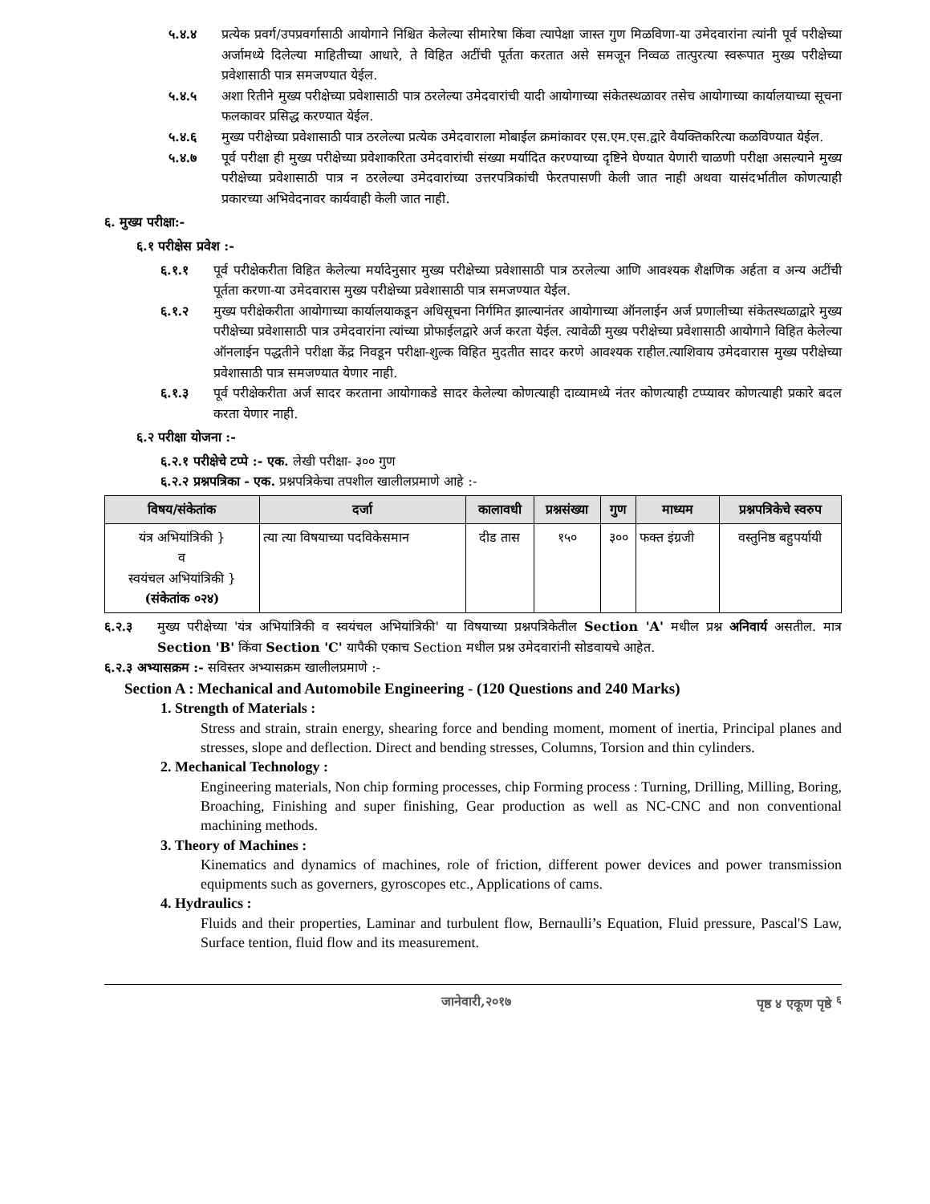५.४.४ प्रत्येक प्रवर्ग/उपप्रवर्गासाठी आयोगाने निश्चित केलेल्या सीमारेषा किंवा त्यापेक्षा जास्त गुण मिळविणा-या उमेदवारांना त्यांनी पूर्व परीक्षेच्या अर्जामध्ये दिलेल्या माहितीच्या आधारे, ते विहित अटींची पूर्तता करतात असे समजून निव्वळ तात्पुरत्या स्वरूपात मुख्य परीक्षेच्या प्रवेशासाठी पात्र समजण्यात येईल.
५.४.५ अशा रितीने मुख्य परीक्षेच्या प्रवेशासाठी पात्र ठरलेल्या उमेदवारांची यादी आयोगाच्या संकेतस्थळावर तसेच आयोगाच्या कार्यालयाच्या सूचना फलकावर प्रसिद्ध करण्यात येईल.
५.४.६ मुख्य परीक्षेच्या प्रवेशासाठी पात्र ठरलेल्या प्रत्येक उमेदवाराला मोबाईल क्रमांकावर एस.एम.एस.द्वारे वैयक्तिकरित्या कळविण्यात येईल.
५.४.७ पूर्व परीक्षा ही मुख्य परीक्षेच्या प्रवेशाकरिता उमेदवारांची संख्या मर्यादित करण्याच्या दृष्टिने घेण्यात येणारी चाळणी परीक्षा असल्याने मुख्य परीक्षेच्या प्रवेशासाठी पात्र न ठरलेल्या उमेदवारांच्या उत्तरपत्रिकांची फेरतपासणी केली जात नाही अथवा यासंदर्भातील कोणत्याही प्रकारच्या अभिवेदनावर कार्यवाही केली जात नाही.
६. मुख्य परीक्षा:-
६.१ परीक्षेस प्रवेश :-
६.१.१ पूर्व परीक्षेकरीता विहित केलेल्या मर्यादेनुसार मुख्य परीक्षेच्या प्रवेशासाठी पात्र ठरलेल्या आणि आवश्यक शैक्षणिक अर्हता व अन्य अटींची पूर्तता करणा-या उमेदवारास मुख्य परीक्षेच्या प्रवेशासाठी पात्र समजण्यात येईल.
६.१.२ मुख्य परीक्षेकरीता आयोगाच्या कार्यालयाकडून अधिसूचना निर्गमित झाल्यानंतर आयोगाच्या ऑनलाईन अर्ज प्रणालीच्या संकेतस्थळाद्वारे मुख्य परीक्षेच्या प्रवेशासाठी पात्र उमेदवारांना त्यांच्या प्रोफाईलद्वारे अर्ज करता येईल. त्यावेळी मुख्य परीक्षेच्या प्रवेशासाठी आयोगाने विहित केलेल्या ऑनलाईन पद्धतीने परीक्षा केंद्र निवडून परीक्षा-शुल्क विहित मुदतीत सादर करणे आवश्यक राहील.त्याशिवाय उमेदवारास मुख्य परीक्षेच्या प्रवेशासाठी पात्र समजण्यात येणार नाही.
६.१.३ पूर्व परीक्षेकरीता अर्ज सादर करताना आयोगाकडे सादर केलेल्या कोणत्याही दाव्यामध्ये नंतर कोणत्याही टप्प्यावर कोणत्याही प्रकारे बदल करता येणार नाही.
६.२ परीक्षा योजना :-
६.२.१ परीक्षेचे टप्पे :- एक. लेखी परीक्षा- ३०० गुण
६.२.२ प्रश्नपत्रिका - एक. प्रश्नपत्रिकेचा तपशील खालीलप्रमाणे आहे :-
| विषय/संकेतांक | दर्जा | कालावधी | प्रश्नसंख्या | गुण | माध्यम | प्रश्नपत्रिकेचे स्वरुप |
| --- | --- | --- | --- | --- | --- | --- |
| यंत्र अभियांत्रिकी } व स्वयंचल अभियांत्रिकी } (संकेतांक ०२४) | त्या त्या विषयाच्या पदविकेसमान | दीड तास | १५० | ३०० | फक्त इंग्रजी | वस्तुनिष्ठ बहुपर्यायी |
६.२.३ मुख्य परीक्षेच्या 'यंत्र अभियांत्रिकी व स्वयंचल अभियांत्रिकी' या विषयाच्या प्रश्नपत्रिकेतील Section 'A' मधील प्रश्न अनिवार्य असतील. मात्र Section 'B' किंवा Section 'C' यापैकी एकाच Section मधील प्रश्न उमेदवारांनी सोडवायचे आहेत.
६.२.३ अभ्यासक्रम :- सविस्तर अभ्यासक्रम खालीलप्रमाणे :-
Section A : Mechanical and Automobile Engineering - (120 Questions and 240 Marks)
1. Strength of Materials :
Stress and strain, strain energy, shearing force and bending moment, moment of inertia, Principal planes and stresses, slope and deflection. Direct and bending stresses, Columns, Torsion and thin cylinders.
2. Mechanical Technology :
Engineering materials, Non chip forming processes, chip Forming process : Turning, Drilling, Milling, Boring, Broaching, Finishing and super finishing, Gear production as well as NC-CNC and non conventional machining methods.
3. Theory of Machines :
Kinematics and dynamics of machines, role of friction, different power devices and power transmission equipments such as governers, gyroscopes etc., Applications of cams.
4. Hydraulics :
Fluids and their properties, Laminar and turbulent flow, Bernaulli’s Equation, Fluid pressure, Pascal'S Law, Surface tention, fluid flow and its measurement.
जानेवारी,२०१७ पृष्ठ ४ एकूण पृष्ठे <sup>६</sup>